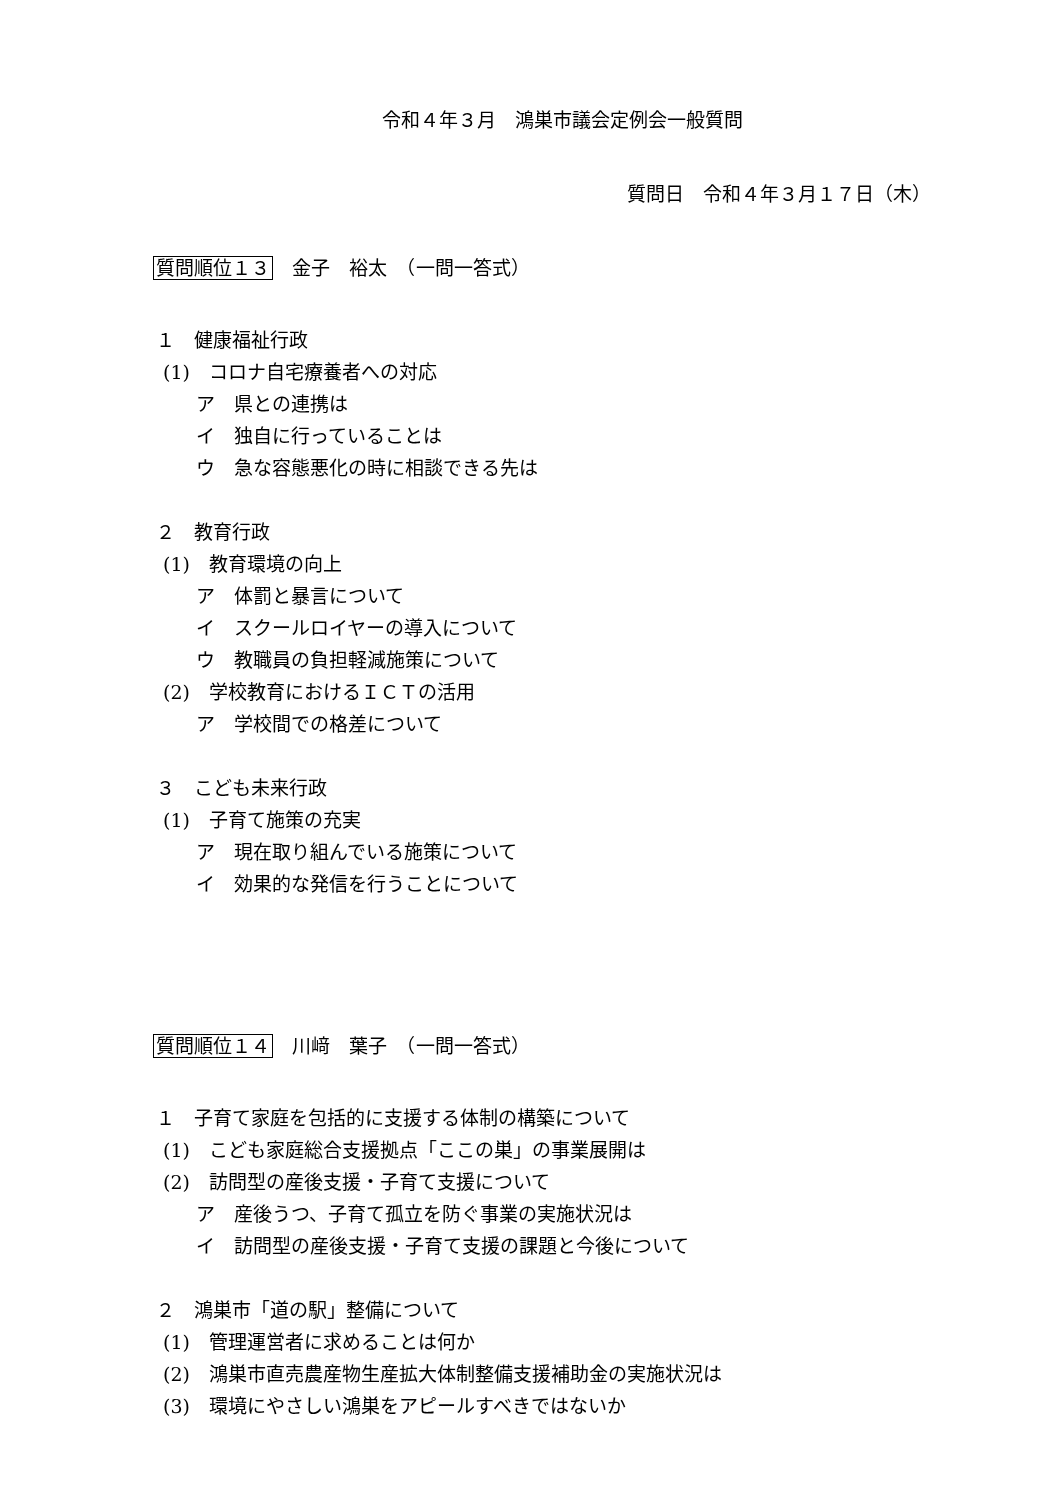令和４年３月　鴻巣市議会定例会一般質問
質問日　令和４年３月１７日（木）
質問順位１３　金子　裕太　（一問一答式）
１　健康福祉行政
(1)　コロナ自宅療養者への対応
ア　県との連携は
イ　独自に行っていることは
ウ　急な容態悪化の時に相談できる先は
２　教育行政
(1)　教育環境の向上
ア　体罰と暴言について
イ　スクールロイヤーの導入について
ウ　教職員の負担軽減施策について
(2)　学校教育におけるＩＣＴの活用
ア　学校間での格差について
３　こども未来行政
(1)　子育て施策の充実
ア　現在取り組んでいる施策について
イ　効果的な発信を行うことについて
質問順位１４　川﨑　葉子　（一問一答式）
１　子育て家庭を包括的に支援する体制の構築について
(1)　こども家庭総合支援拠点「ここの巣」の事業展開は
(2)　訪問型の産後支援・子育て支援について
ア　産後うつ、子育て孤立を防ぐ事業の実施状況は
イ　訪問型の産後支援・子育て支援の課題と今後について
２　鴻巣市「道の駅」整備について
(1)　管理運営者に求めることは何か
(2)　鴻巣市直売農産物生産拡大体制整備支援補助金の実施状況は
(3)　環境にやさしい鴻巣をアピールすべきではないか